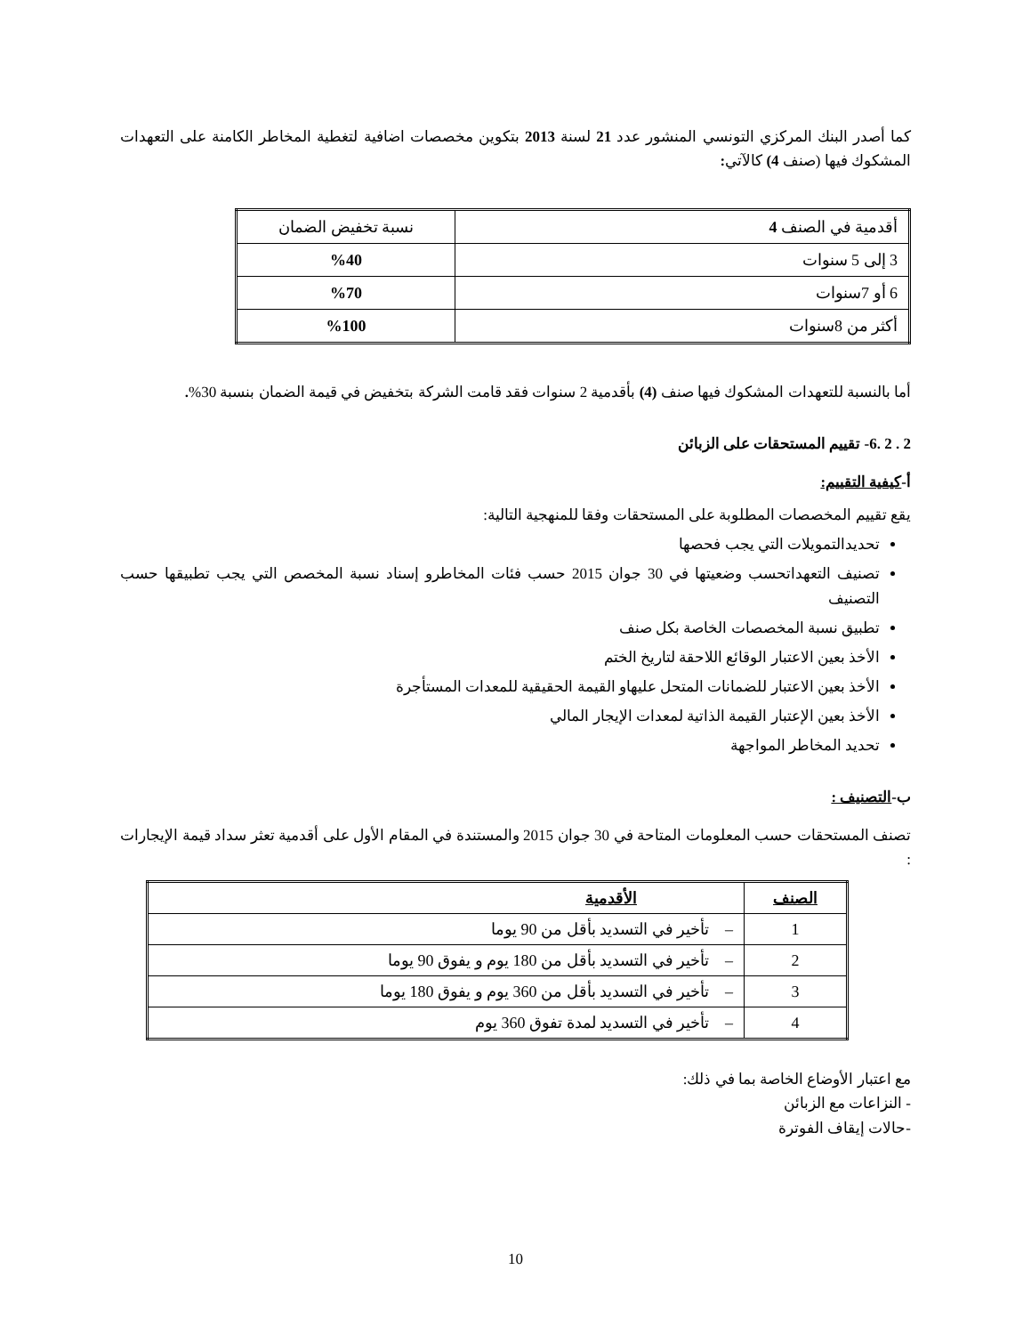كما أصدر البنك المركزي التونسي المنشور عدد 21 لسنة 2013 بتكوين مخصصات اضافية لتغطية المخاطر الكامنة على التعهدات المشكوك فيها (صنف 4) كالآتي:
| أقدمية في الصنف 4 | نسبة تخفيض الضمان |
| 3 إلى 5 سنوات | %40 |
| 6 أو 7سنوات | %70 |
| أكثر من 8سنوات | %100 |
أما بالنسبة للتعهدات المشكوك فيها صنف (4) بأقدمية 2 سنوات فقد قامت الشركة بتخفيض في قيمة الضمان بنسبة 30%.
2 . 2 .6- تقييم المستحقات على الزبائن
أ-كيفية التقييم:
يقع تقييم المخصصات المطلوبة على المستحقات وفقا للمنهجية التالية:
تحديدالتمويلات التي يجب فحصها
تصنيف التعهداتحسب وضعيتها في 30 جوان 2015 حسب فئات المخاطرو إسناد نسبة المخصص التي يجب تطبيقها حسب التصنيف
تطبيق نسبة المخصصات الخاصة بكل صنف
الأخذ بعين الاعتبار الوقائع اللاحقة لتاريخ الختم
الأخذ بعين الاعتبار للضمانات المتحل عليهاو القيمة الحقيقية للمعدات المستأجرة
الأخذ بعين الإعتبار القيمة الذاتية لمعدات الإيجار المالي
تحديد المخاطر المواجهة
ب-التصنيف :
تصنف المستحقات حسب المعلومات المتاحة في 30 جوان 2015 والمستندة في المقام الأول على أقدمية تعثر سداد قيمة الإيجارات :
| الصنف | الأقدمية |
| 1 | – تأخير في التسديد بأقل من 90 يوما |
| 2 | – تأخير في التسديد بأقل من 180 يوم و يفوق 90 يوما |
| 3 | – تأخير في التسديد بأقل من 360 يوم و يفوق 180 يوما |
| 4 | – تأخير في التسديد لمدة تفوق 360 يوم |
مع اعتبار الأوضاع الخاصة بما في ذلك:
- النزاعات مع الزبائن
-حالات إيقاف الفوترة
10